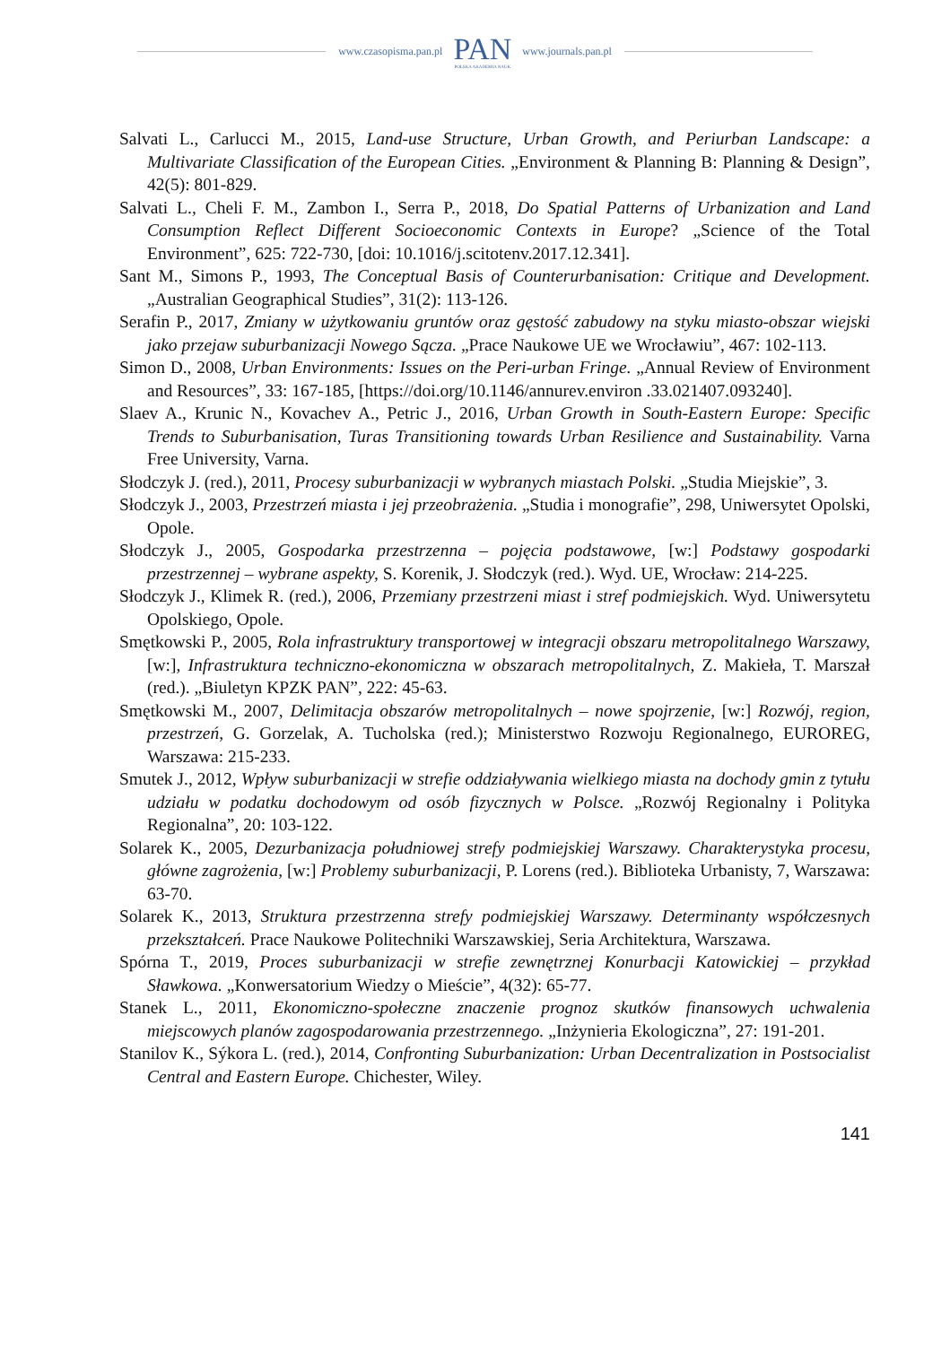www.czasopisma.pan.pl PAN
POLSKA AKADEMIA NAUK www.journals.pan.pl
Salvati L., Carlucci M., 2015, Land-use Structure, Urban Growth, and Periurban Landscape: a Multivariate Classification of the European Cities. „Environment & Planning B: Planning & Design”, 42(5): 801-829.
Salvati L., Cheli F. M., Zambon I., Serra P., 2018, Do Spatial Patterns of Urbanization and Land Consumption Reflect Different Socioeconomic Contexts in Europe? „Science of the Total Environment”, 625: 722-730, [doi: 10.1016/j.scitotenv.2017.12.341].
Sant M., Simons P., 1993, The Conceptual Basis of Counterurbanisation: Critique and Development. „Australian Geographical Studies”, 31(2): 113-126.
Serafin P., 2017, Zmiany w użytkowaniu gruntów oraz gęstość zabudowy na styku miasto-obszar wiejski jako przejaw suburbanizacji Nowego Sącza. „Prace Naukowe UE we Wrocławiu”, 467: 102-113.
Simon D., 2008, Urban Environments: Issues on the Peri-urban Fringe. „Annual Review of Environment and Resources”, 33: 167-185, [https://doi.org/10.1146/annurev.environ .33.021407.093240].
Slaev A., Krunic N., Kovachev A., Petric J., 2016, Urban Growth in South-Eastern Europe: Specific Trends to Suburbanisation, Turas Transitioning towards Urban Resilience and Sustainability. Varna Free University, Varna.
Słodczyk J. (red.), 2011, Procesy suburbanizacji w wybranych miastach Polski. „Studia Miejskie”, 3.
Słodczyk J., 2003, Przestrzeń miasta i jej przeobrażenia. „Studia i monografie”, 298, Uniwersytet Opolski, Opole.
Słodczyk J., 2005, Gospodarka przestrzenna – pojęcia podstawowe, [w:] Podstawy gospodarki przestrzennej – wybrane aspekty, S. Korenik, J. Słodczyk (red.). Wyd. UE, Wrocław: 214-225.
Słodczyk J., Klimek R. (red.), 2006, Przemiany przestrzeni miast i stref podmiejskich. Wyd. Uniwersytetu Opolskiego, Opole.
Smętkowski P., 2005, Rola infrastruktury transportowej w integracji obszaru metropolitalnego Warszawy, [w:], Infrastruktura techniczno-ekonomiczna w obszarach metropolitalnych, Z. Makieła, T. Marszał (red.). „Biuletyn KPZK PAN”, 222: 45-63.
Smętkowski M., 2007, Delimitacja obszarów metropolitalnych – nowe spojrzenie, [w:] Rozwój, region, przestrzeń, G. Gorzelak, A. Tucholska (red.); Ministerstwo Rozwoju Regionalnego, EUROREG, Warszawa: 215-233.
Smutek J., 2012, Wpływ suburbanizacji w strefie oddziaływania wielkiego miasta na dochody gmin z tytułu udziału w podatku dochodowym od osób fizycznych w Polsce. „Rozwój Regionalny i Polityka Regionalna”, 20: 103-122.
Solarek K., 2005, Dezurbanizacja południowej strefy podmiejskiej Warszawy. Charakterystyka procesu, główne zagrożenia, [w:] Problemy suburbanizacji, P. Lorens (red.). Biblioteka Urbanisty, 7, Warszawa: 63-70.
Solarek K., 2013, Struktura przestrzenna strefy podmiejskiej Warszawy. Determinanty współczesnych przekształceń. Prace Naukowe Politechniki Warszawskiej, Seria Architektura, Warszawa.
Spórna T., 2019, Proces suburbanizacji w strefie zewnętrznej Konurbacji Katowickiej – przykład Sławkowa. „Konwersatorium Wiedzy o Mieście”, 4(32): 65-77.
Stanek L., 2011, Ekonomiczno-społeczne znaczenie prognoz skutków finansowych uchwalenia miejscowych planów zagospodarowania przestrzennego. „Inżynieria Ekologiczna”, 27: 191-201.
Stanilov K., Sýkora L. (red.), 2014, Confronting Suburbanization: Urban Decentralization in Postsocialist Central and Eastern Europe. Chichester, Wiley.
141